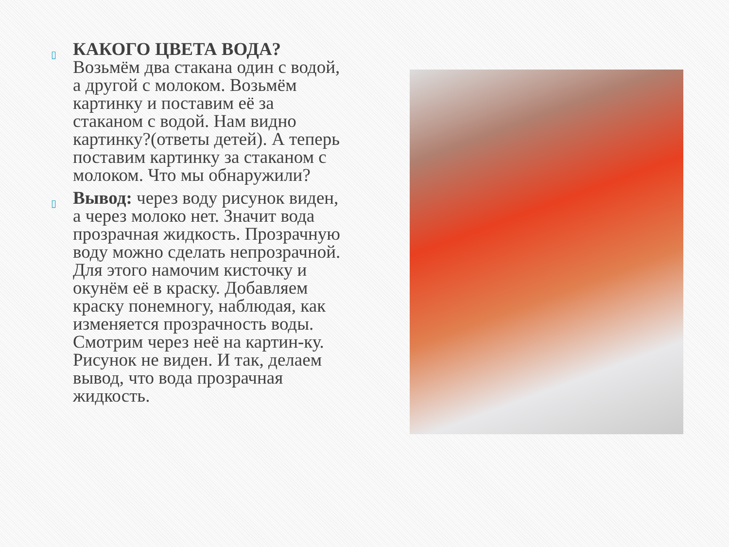▯
КАКОГО ЦВЕТА ВОДА? Возьмём два стакана один с водой, а другой с молоком. Возьмём картинку и поставим её за стаканом с водой. Нам видно картинку?(ответы детей). А теперь поставим картинку за стаканом с молоком. Что мы обнаружили?
▯
Вывод: через воду рисунок виден, а через молоко нет. Значит вода прозрачная жидкость. Прозрачную воду можно сделать непрозрачной. Для этого намочим кисточку и окунём её в краску. Добавляем краску понемногу, наблюдая, как изменяется прозрачность воды. Смотрим через неё на картин-ку. Рисунок не виден. И так, делаем вывод, что вода прозрачная жидкость.